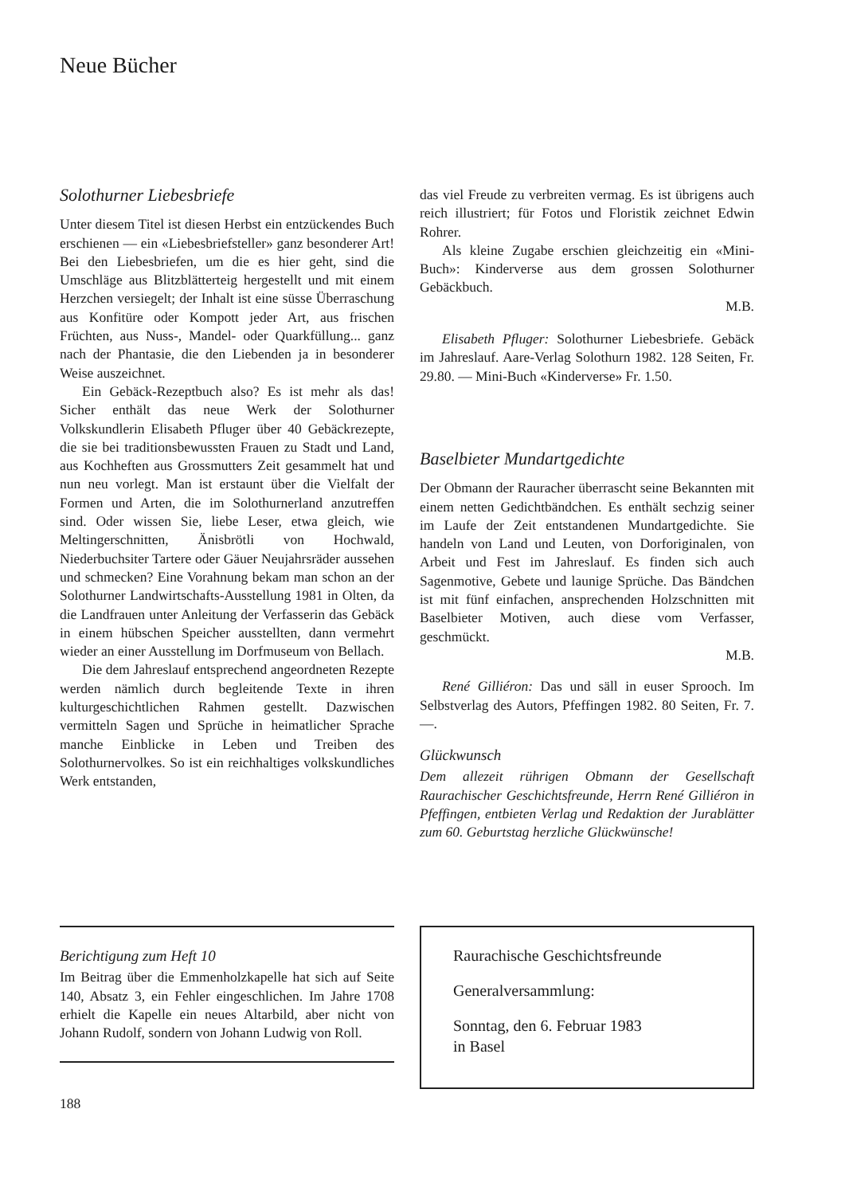Neue Bücher
Solothurner Liebesbriefe
Unter diesem Titel ist diesen Herbst ein entzückendes Buch erschienen — ein «Liebesbriefsteller» ganz besonderer Art! Bei den Liebesbriefen, um die es hier geht, sind die Umschläge aus Blitzblätterteig hergestellt und mit einem Herzchen versiegelt; der Inhalt ist eine süsse Überraschung aus Konfitüre oder Kompott jeder Art, aus frischen Früchten, aus Nuss-, Mandel- oder Quarkfüllung... ganz nach der Phantasie, die den Liebenden ja in besonderer Weise auszeichnet.
Ein Gebäck-Rezeptbuch also? Es ist mehr als das! Sicher enthält das neue Werk der Solothurner Volkskundlerin Elisabeth Pfluger über 40 Gebäckrezepte, die sie bei traditionsbewussten Frauen zu Stadt und Land, aus Kochheften aus Grossmutters Zeit gesammelt hat und nun neu vorlegt. Man ist erstaunt über die Vielfalt der Formen und Arten, die im Solothurnerland anzutreffen sind. Oder wissen Sie, liebe Leser, etwa gleich, wie Meltingerschnitten, Änisbrötli von Hochwald, Niederbuchsiter Tartere oder Gäuer Neujahrsräder aussehen und schmecken? Eine Vorahnung bekam man schon an der Solothurner Landwirtschafts-Ausstellung 1981 in Olten, da die Landfrauen unter Anleitung der Verfasserin das Gebäck in einem hübschen Speicher ausstellten, dann vermehrt wieder an einer Ausstellung im Dorfmuseum von Bellach.
Die dem Jahreslauf entsprechend angeordneten Rezepte werden nämlich durch begleitende Texte in ihren kulturgeschichtlichen Rahmen gestellt. Dazwischen vermitteln Sagen und Sprüche in heimatlicher Sprache manche Einblicke in Leben und Treiben des Solothurnervolkes. So ist ein reichhaltiges volkskundliches Werk entstanden,
das viel Freude zu verbreiten vermag. Es ist übrigens auch reich illustriert; für Fotos und Floristik zeichnet Edwin Rohrer.
Als kleine Zugabe erschien gleichzeitig ein «Mini-Buch»: Kinderverse aus dem grossen Solothurner Gebäckbuch.
M.B.
Elisabeth Pfluger: Solothurner Liebesbriefe. Gebäck im Jahreslauf. Aare-Verlag Solothurn 1982. 128 Seiten, Fr. 29.80. — Mini-Buch «Kinderverse» Fr. 1.50.
Baselbieter Mundartgedichte
Der Obmann der Rauracher überrascht seine Bekannten mit einem netten Gedichtbändchen. Es enthält sechzig seiner im Laufe der Zeit entstandenen Mundartgedichte. Sie handeln von Land und Leuten, von Dorforiginalen, von Arbeit und Fest im Jahreslauf. Es finden sich auch Sagenmotive, Gebete und launige Sprüche. Das Bändchen ist mit fünf einfachen, ansprechenden Holzschnitten mit Baselbieter Motiven, auch diese vom Verfasser, geschmückt.
M.B.
René Gilliéron: Das und säll in euser Sprooch. Im Selbstverlag des Autors, Pfeffingen 1982. 80 Seiten, Fr. 7.—.
Glückwunsch
Dem allezeit rührigen Obmann der Gesellschaft Raurachischer Geschichtsfreunde, Herrn René Gilliéron in Pfeffingen, entbieten Verlag und Redaktion der Jurablätter zum 60. Geburtstag herzliche Glückwünsche!
Berichtigung zum Heft 10
Im Beitrag über die Emmenholzkapelle hat sich auf Seite 140, Absatz 3, ein Fehler eingeschlichen. Im Jahre 1708 erhielt die Kapelle ein neues Altarbild, aber nicht von Johann Rudolf, sondern von Johann Ludwig von Roll.
188
Raurachische Geschichtsfreunde
Generalversammlung:
Sonntag, den 6. Februar 1983
in Basel